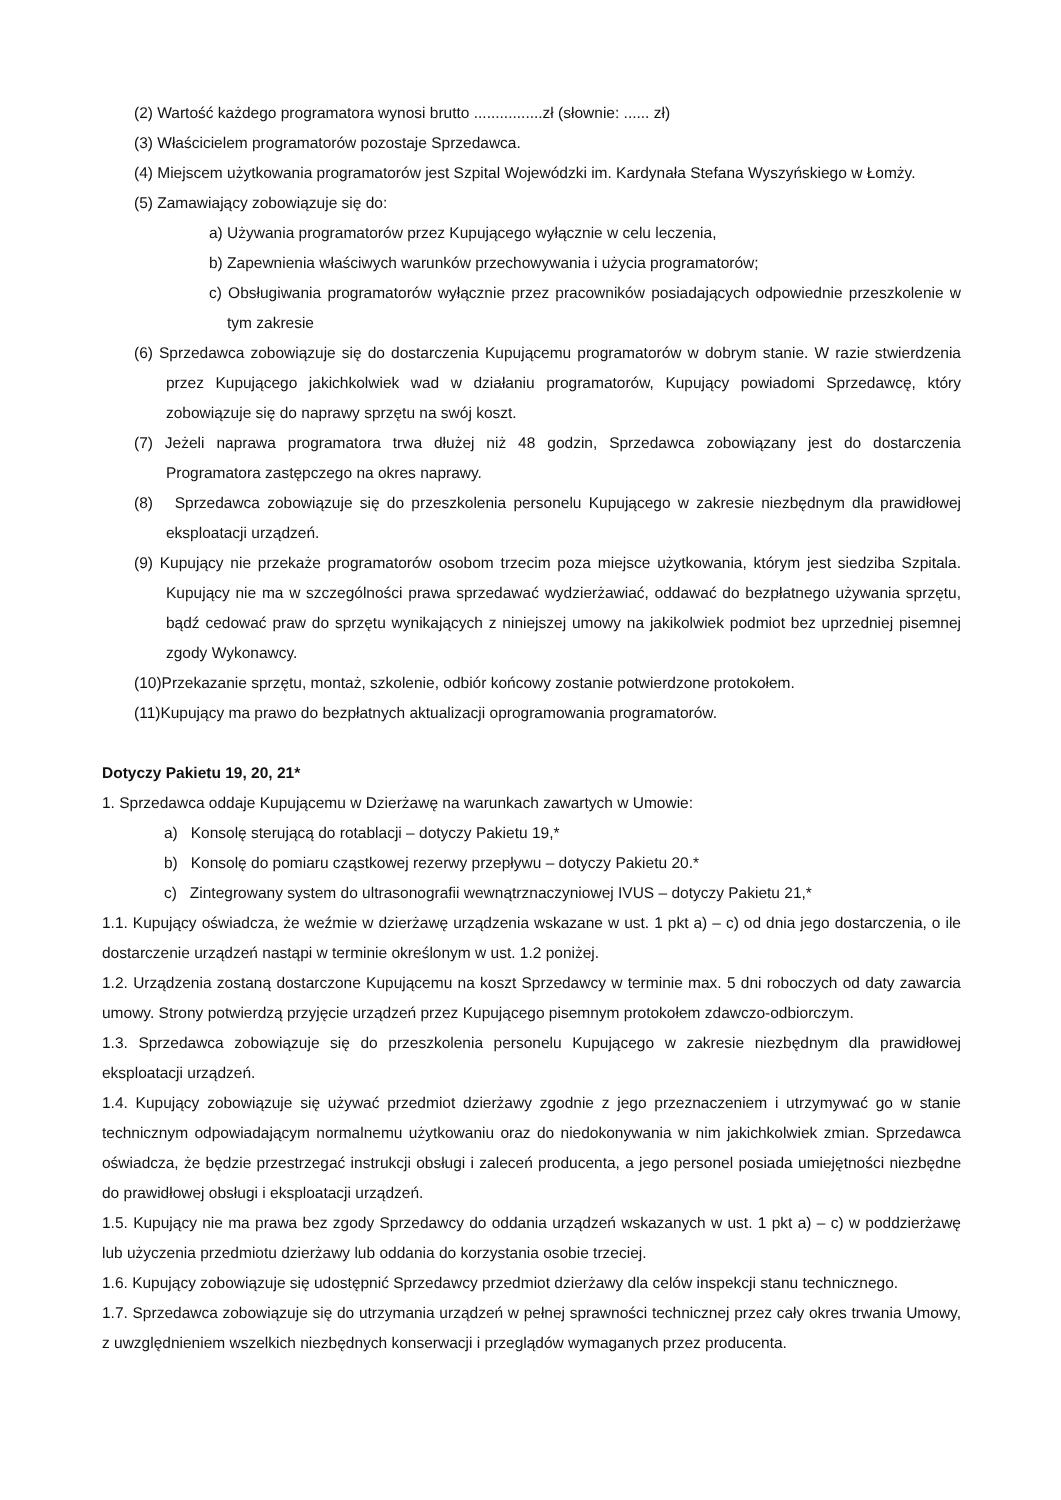(2) Wartość każdego programatora wynosi brutto ................zł (słownie: ...... zł)
(3) Właścicielem programatorów pozostaje Sprzedawca.
(4) Miejscem użytkowania programatorów jest Szpital Wojewódzki im. Kardynała Stefana Wyszyńskiego w Łomży.
(5) Zamawiający zobowiązuje się do:
a) Używania programatorów przez Kupującego wyłącznie w celu leczenia,
b) Zapewnienia właściwych warunków przechowywania i użycia programatorów;
c) Obsługiwania programatorów wyłącznie przez pracowników posiadających odpowiednie przeszkolenie w tym zakresie
(6) Sprzedawca zobowiązuje się do dostarczenia Kupującemu programatorów w dobrym stanie. W razie stwierdzenia przez Kupującego jakichkolwiek wad w działaniu programatorów, Kupujący powiadomi Sprzedawcę, który zobowiązuje się do naprawy sprzętu na swój koszt.
(7) Jeżeli naprawa programatora trwa dłużej niż 48 godzin, Sprzedawca zobowiązany jest do dostarczenia Programatora zastępczego na okres naprawy.
(8) Sprzedawca zobowiązuje się do przeszkolenia personelu Kupującego w zakresie niezbędnym dla prawidłowej eksploatacji urządzeń.
(9) Kupujący nie przekaże programatorów osobom trzecim poza miejsce użytkowania, którym jest siedziba Szpitala. Kupujący nie ma w szczególności prawa sprzedawać wydzierżawiać, oddawać do bezpłatnego używania sprzętu, bądź cedować praw do sprzętu wynikających z niniejszej umowy na jakikolwiek podmiot bez uprzedniej pisemnej zgody Wykonawcy.
(10)Przekazanie sprzętu, montaż, szkolenie, odbiór końcowy zostanie potwierdzone protokołem.
(11)Kupujący ma prawo do bezpłatnych aktualizacji oprogramowania programatorów.
Dotyczy Pakietu 19, 20, 21*
1. Sprzedawca oddaje Kupującemu w Dzierżawę na warunkach zawartych w Umowie:
a) Konsolę sterującą do rotablacji – dotyczy Pakietu 19,*
b) Konsolę do pomiaru cząstkowej rezerwy przepływu – dotyczy Pakietu 20.*
c) Zintegrowany system do ultrasonografii wewnątrznaczyniowej IVUS – dotyczy Pakietu 21,*
1.1. Kupujący oświadcza, że weźmie w dzierżawę urządzenia wskazane w ust. 1 pkt a) – c) od dnia jego dostarczenia, o ile dostarczenie urządzeń nastąpi w terminie określonym w ust. 1.2 poniżej.
1.2. Urządzenia zostaną dostarczone Kupującemu na koszt Sprzedawcy w terminie max. 5 dni roboczych od daty zawarcia umowy. Strony potwierdzą przyjęcie urządzeń przez Kupującego pisemnym protokołem zdawczo-odbiorczym.
1.3. Sprzedawca zobowiązuje się do przeszkolenia personelu Kupującego w zakresie niezbędnym dla prawidłowej eksploatacji urządzeń.
1.4. Kupujący zobowiązuje się używać przedmiot dzierżawy zgodnie z jego przeznaczeniem i utrzymywać go w stanie technicznym odpowiadającym normalnemu użytkowaniu oraz do niedokonywania w nim jakichkolwiek zmian. Sprzedawca oświadcza, że będzie przestrzegać instrukcji obsługi i zaleceń producenta, a jego personel posiada umiejętności niezbędne do prawidłowej obsługi i eksploatacji urządzeń.
1.5. Kupujący nie ma prawa bez zgody Sprzedawcy do oddania urządzeń wskazanych w ust. 1 pkt a) – c) w poddzierżawę lub użyczenia przedmiotu dzierżawy lub oddania do korzystania osobie trzeciej.
1.6. Kupujący zobowiązuje się udostępnić Sprzedawcy przedmiot dzierżawy dla celów inspekcji stanu technicznego.
1.7. Sprzedawca zobowiązuje się do utrzymania urządzeń w pełnej sprawności technicznej przez cały okres trwania Umowy, z uwzględnieniem wszelkich niezbędnych konserwacji i przeglądów wymaganych przez producenta.